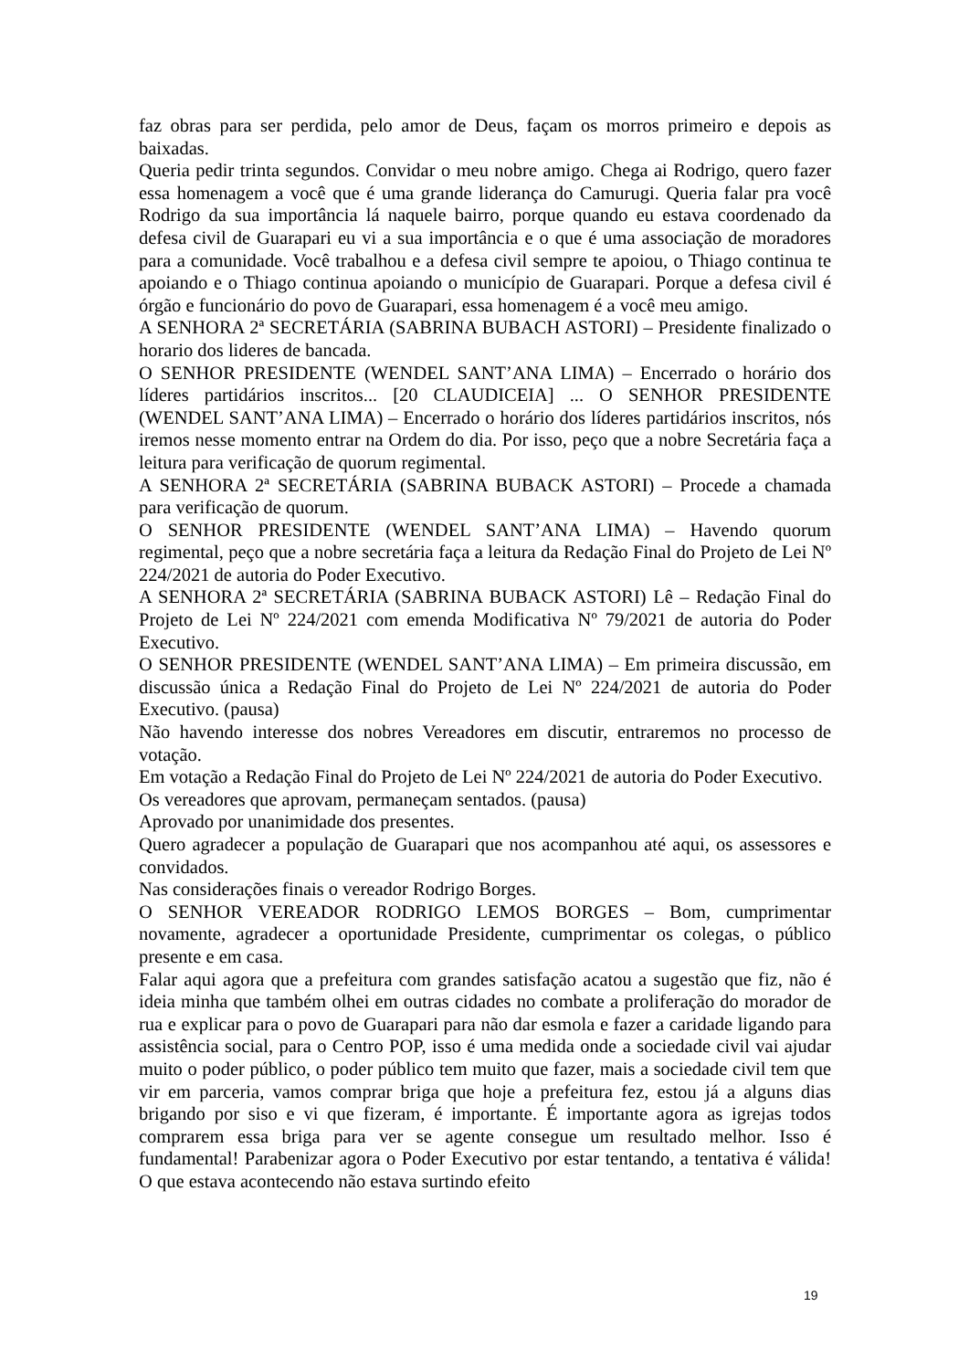faz obras para ser perdida, pelo amor de Deus, façam os morros primeiro e depois as baixadas.
Queria pedir trinta segundos. Convidar o meu nobre amigo. Chega ai Rodrigo, quero fazer essa homenagem a você que é uma grande liderança do Camurugi. Queria falar pra você Rodrigo da sua importância lá naquele bairro, porque quando eu estava coordenado da defesa civil de Guarapari eu vi a sua importância e o que é uma associação de moradores para a comunidade. Você trabalhou e a defesa civil sempre te apoiou, o Thiago continua te apoiando e o Thiago continua apoiando o município de Guarapari. Porque a defesa civil é órgão e funcionário do povo de Guarapari, essa homenagem é a você meu amigo.
A SENHORA 2ª SECRETÁRIA (SABRINA BUBACH ASTORI) – Presidente finalizado o horario dos lideres de bancada.
O SENHOR PRESIDENTE (WENDEL SANT’ANA LIMA) – Encerrado o horário dos líderes partidários inscritos... [20 CLAUDICEIA] ... O SENHOR PRESIDENTE (WENDEL SANT’ANA LIMA) – Encerrado o horário dos líderes partidários inscritos, nós iremos nesse momento entrar na Ordem do dia. Por isso, peço que a nobre Secretária faça a leitura para verificação de quorum regimental.
A SENHORA 2ª SECRETÁRIA (SABRINA BUBACK ASTORI) – Procede a chamada para verificação de quorum.
O SENHOR PRESIDENTE (WENDEL SANT’ANA LIMA) – Havendo quorum regimental, peço que a nobre secretária faça a leitura da Redação Final do Projeto de Lei Nº 224/2021 de autoria do Poder Executivo.
A SENHORA 2ª SECRETÁRIA (SABRINA BUBACK ASTORI) Lê – Redação Final do Projeto de Lei Nº 224/2021 com emenda Modificativa Nº 79/2021 de autoria do Poder Executivo.
O SENHOR PRESIDENTE (WENDEL SANT’ANA LIMA) – Em primeira discussão, em discussão única a Redação Final do Projeto de Lei Nº 224/2021 de autoria do Poder Executivo. (pausa)
Não havendo interesse dos nobres Vereadores em discutir, entraremos no processo de votação.
Em votação a Redação Final do Projeto de Lei Nº 224/2021 de autoria do Poder Executivo.
Os vereadores que aprovam, permaneçam sentados. (pausa)
Aprovado por unanimidade dos presentes.
Quero agradecer a população de Guarapari que nos acompanhou até aqui, os assessores e convidados.
Nas considerações finais o vereador Rodrigo Borges.
O SENHOR VEREADOR RODRIGO LEMOS BORGES – Bom, cumprimentar novamente, agradecer a oportunidade Presidente, cumprimentar os colegas, o público presente e em casa.
Falar aqui agora que a prefeitura com grandes satisfação acatou a sugestão que fiz, não é ideia minha que também olhei em outras cidades no combate a proliferação do morador de rua e explicar para o povo de Guarapari para não dar esmola e fazer a caridade ligando para assistência social, para o Centro POP, isso é uma medida onde a sociedade civil vai ajudar muito o poder público, o poder público tem muito que fazer, mais a sociedade civil tem que vir em parceria, vamos comprar briga que hoje a prefeitura fez, estou já a alguns dias brigando por siso e vi que fizeram, é importante. É importante agora as igrejas todos comprarem essa briga para ver se agente consegue um resultado melhor. Isso é fundamental! Parabenizar agora o Poder Executivo por estar tentando, a tentativa é válida! O que estava acontecendo não estava surtindo efeito
19